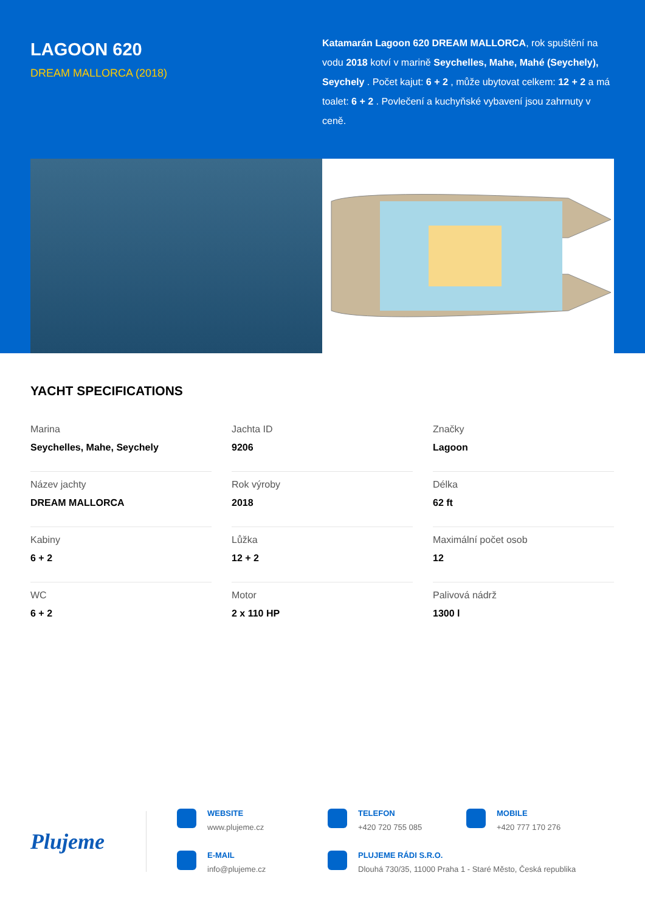LAGOON 620
DREAM MALLORCA (2018)
Katamarán Lagoon 620 DREAM MALLORCA, rok spuštění na vodu 2018 kotví v marině Seychelles, Mahe, Mahé (Seychely), Seychely . Počet kajut: 6 + 2 , může ubytovat celkem: 12 + 2 a má toalet: 6 + 2 . Povlečení a kuchyňské vybavení jsou zahrnuty v ceně.
YACHT SPECIFICATIONS
Marina
Seychelles, Mahe, Seychely
Jachta ID
9206
Značky
Lagoon
Název jachty
DREAM MALLORCA
Rok výroby
2018
Délka
62 ft
Kabiny
6 + 2
Lůžka
12 + 2
Maximální počet osob
12
WC
6 + 2
Motor
2 x 110 HP
Palivová nádrž
1300 l
Plujeme
WEBSITE
www.plujeme.cz
TELEFON
+420 720 755 085
MOBILE
+420 777 170 276
E-MAIL
info@plujeme.cz
PLUJEME RÁDI S.R.O.
Dlouhá 730/35, 11000 Praha 1 - Staré Město, Česká republika